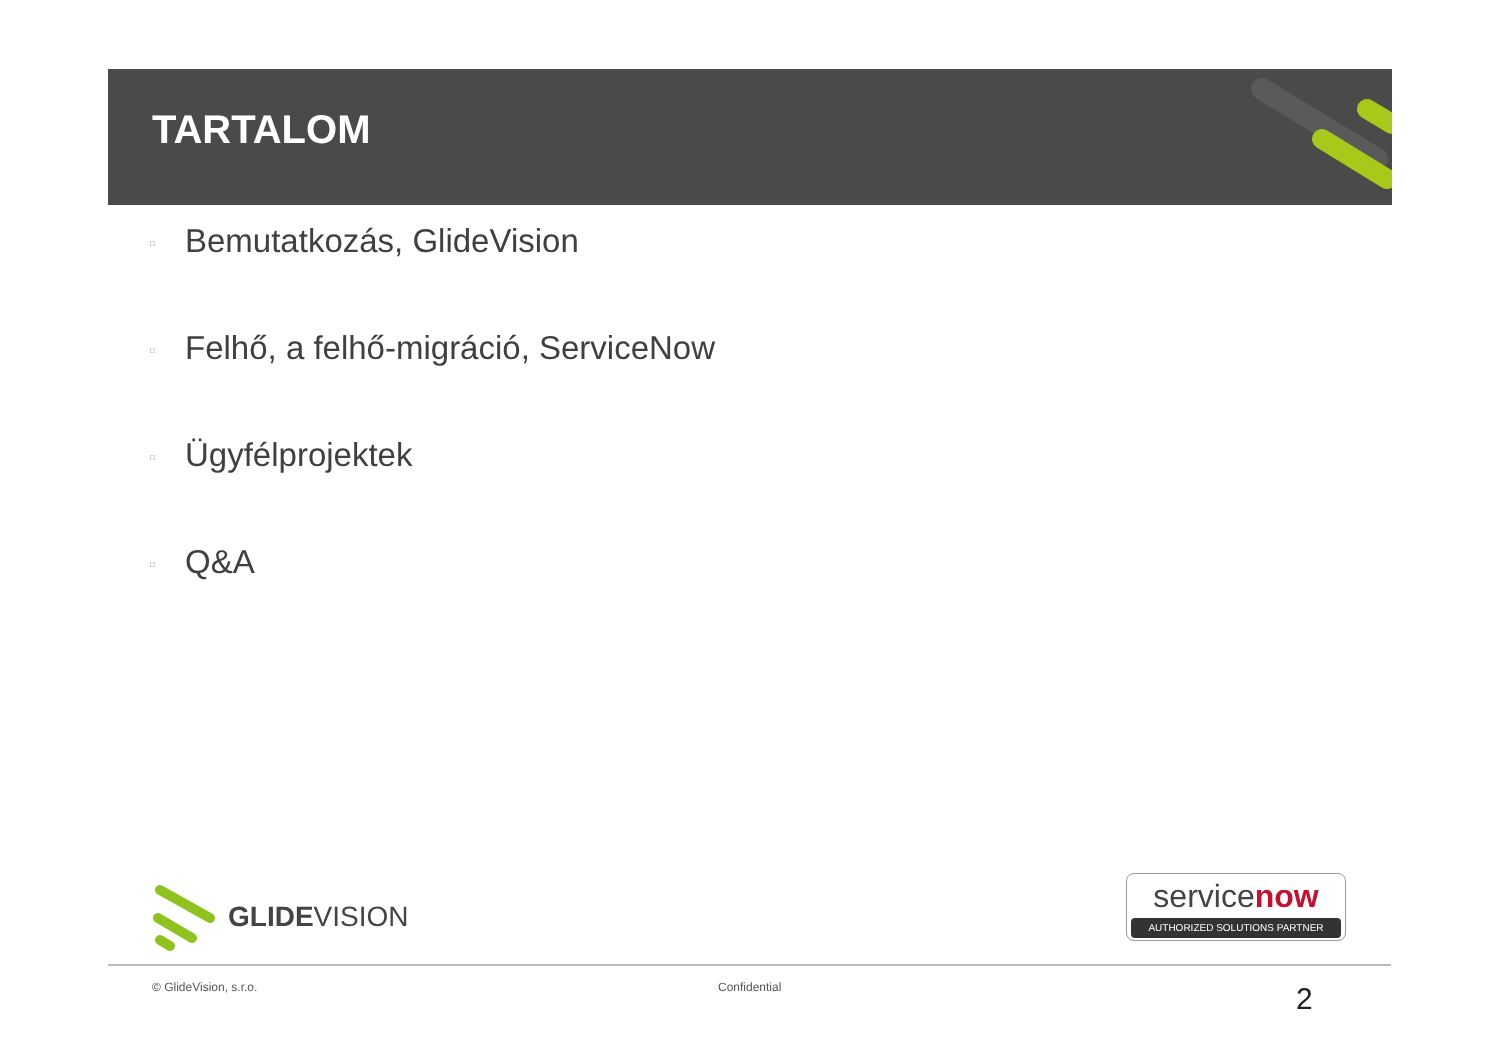TARTALOM
□ Bemutatkozás, GlideVision
□ Felhő, a felhő-migráció, ServiceNow
□ Ügyfélprojektek
□ Q&A
GLIDE VISION
servicenow
AUTHORIZED SOLUTIONS PARTNER
© GlideVision, s.r.o. Confidential 2